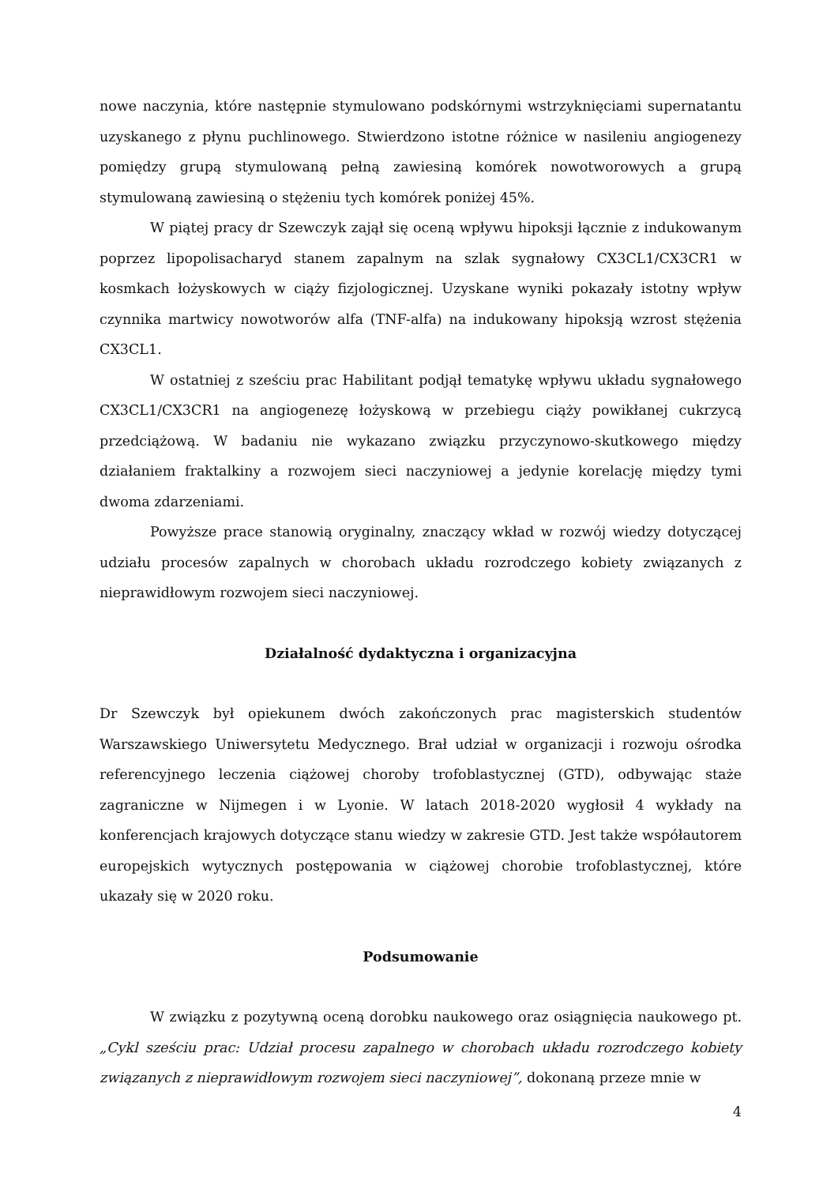nowe naczynia, które następnie stymulowano podskórnymi wstrzyknięciami supernatantu uzyskanego z płynu puchlinowego. Stwierdzono istotne różnice w nasileniu angiogenezy pomiędzy grupą stymulowaną pełną zawiesiną komórek nowotworowych a grupą stymulowaną zawiesiną o stężeniu tych komórek poniżej 45%.
W piątej pracy dr Szewczyk zajął się oceną wpływu hipoksji łącznie z indukowanym poprzez lipopolisacharyd stanem zapalnym na szlak sygnałowy CX3CL1/CX3CR1 w kosmkach łożyskowych w ciąży fizjologicznej. Uzyskane wyniki pokazały istotny wpływ czynnika martwicy nowotworów alfa (TNF-alfa) na indukowany hipoksją wzrost stężenia CX3CL1.
W ostatniej z sześciu prac Habilitant podjął tematykę wpływu układu sygnałowego CX3CL1/CX3CR1 na angiogenezę łożyskową w przebiegu ciąży powikłanej cukrzycą przedciążową. W badaniu nie wykazano związku przyczynowo-skutkowego między działaniem fraktalkiny a rozwojem sieci naczyniowej a jedynie korelację między tymi dwoma zdarzeniami.
Powyższe prace stanowią oryginalny, znaczący wkład w rozwój wiedzy dotyczącej udziału procesów zapalnych w chorobach układu rozrodczego kobiety związanych z nieprawidłowym rozwojem sieci naczyniowej.
Działalność dydaktyczna i organizacyjna
Dr Szewczyk był opiekunem dwóch zakończonych prac magisterskich studentów Warszawskiego Uniwersytetu Medycznego. Brał udział w organizacji i rozwoju ośrodka referencyjnego leczenia ciążowej choroby trofoblastycznej (GTD), odbywając staże zagraniczne w Nijmegen i w Lyonie. W latach 2018-2020 wygłosił 4 wykłady na konferencjach krajowych dotyczące stanu wiedzy w zakresie GTD. Jest także współautorem europejskich wytycznych postępowania w ciążowej chorobie trofoblastycznej, które ukazały się w 2020 roku.
Podsumowanie
W związku z pozytywną oceną dorobku naukowego oraz osiągnięcia naukowego pt. „Cykl sześciu prac: Udział procesu zapalnego w chorobach układu rozrodczego kobiety związanych z nieprawidłowym rozwojem sieci naczyniowej”, dokonaną przeze mnie w
4